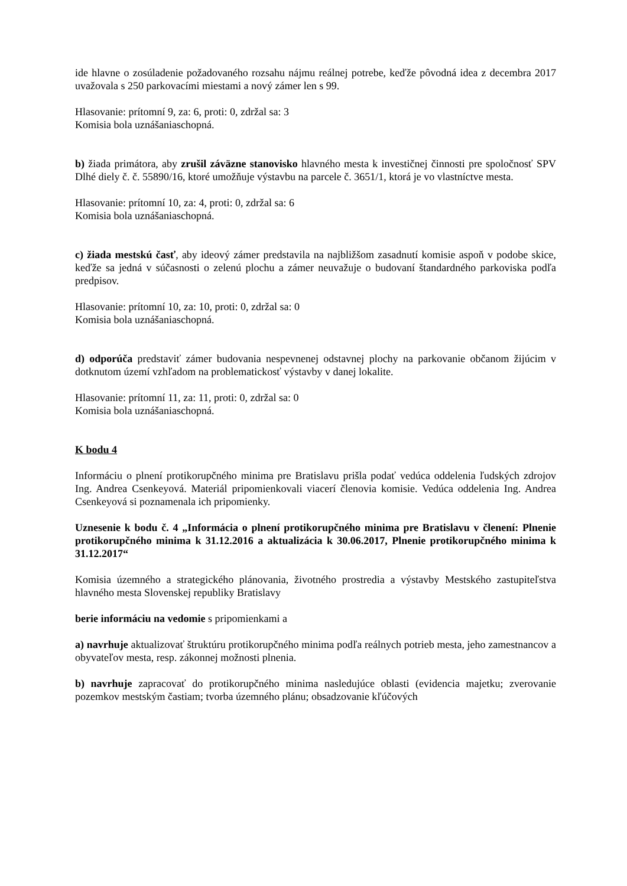ide hlavne o zosúladenie požadovaného rozsahu nájmu reálnej potrebe, keďže pôvodná idea z decembra 2017 uvažovala s 250 parkovacími miestami a nový zámer len s 99.
Hlasovanie: prítomní 9, za: 6, proti: 0, zdržal sa: 3
Komisia bola uznášaniaschopná.
b) žiada primátora, aby zrušil záväzne stanovisko hlavného mesta k investičnej činnosti pre spoločnosť SPV Dlhé diely č. č. 55890/16, ktoré umožňuje výstavbu na parcele č. 3651/1, ktorá je vo vlastníctve mesta.
Hlasovanie: prítomní 10, za: 4, proti: 0, zdržal sa: 6
Komisia bola uznášaniaschopná.
c) žiada mestskú časť, aby ideový zámer predstavila na najbližšom zasadnutí komisie aspoň v podobe skice, keďže sa jedná v súčasnosti o zelenú plochu a zámer neuvažuje o budovaní štandardného parkoviska podľa predpisov.
Hlasovanie: prítomní 10, za: 10, proti: 0, zdržal sa: 0
Komisia bola uznášaniaschopná.
d) odporúča predstaviť zámer budovania nespevnenej odstavnej plochy na parkovanie občanom žijúcim v dotknutom území vzhľadom na problematickosť výstavby v danej lokalite.
Hlasovanie: prítomní 11, za: 11, proti: 0, zdržal sa: 0
Komisia bola uznášaniaschopná.
K bodu 4
Informáciu o plnení protikorupčného minima pre Bratislavu prišla podať vedúca oddelenia ľudských zdrojov Ing. Andrea Csenkeyová. Materiál pripomienkovali viacerí členovia komisie. Vedúca oddelenia Ing. Andrea Csenkeyová si poznamenala ich pripomienky.
Uznesenie k bodu č. 4 „Informácia o plnení protikorupčného minima pre Bratislavu v členení: Plnenie protikorupčného minima k 31.12.2016 a aktualizácia k 30.06.2017, Plnenie protikorupčného minima k 31.12.2017“
Komisia územného a strategického plánovania, životného prostredia a výstavby Mestského zastupiteľstva hlavného mesta Slovenskej republiky Bratislavy
berie informáciu na vedomie s pripomienkami a
a) navrhuje aktualizovať štruktúru protikorupčného minima podľa reálnych potrieb mesta, jeho zamestnancov a obyvateľov mesta, resp. zákonnej možnosti plnenia.
b) navrhuje zapracovať do protikorupčného minima nasledujúce oblasti (evidencia majetku; zverovanie pozemkov mestským častiam; tvorba územného plánu; obsadzovanie kľúčových